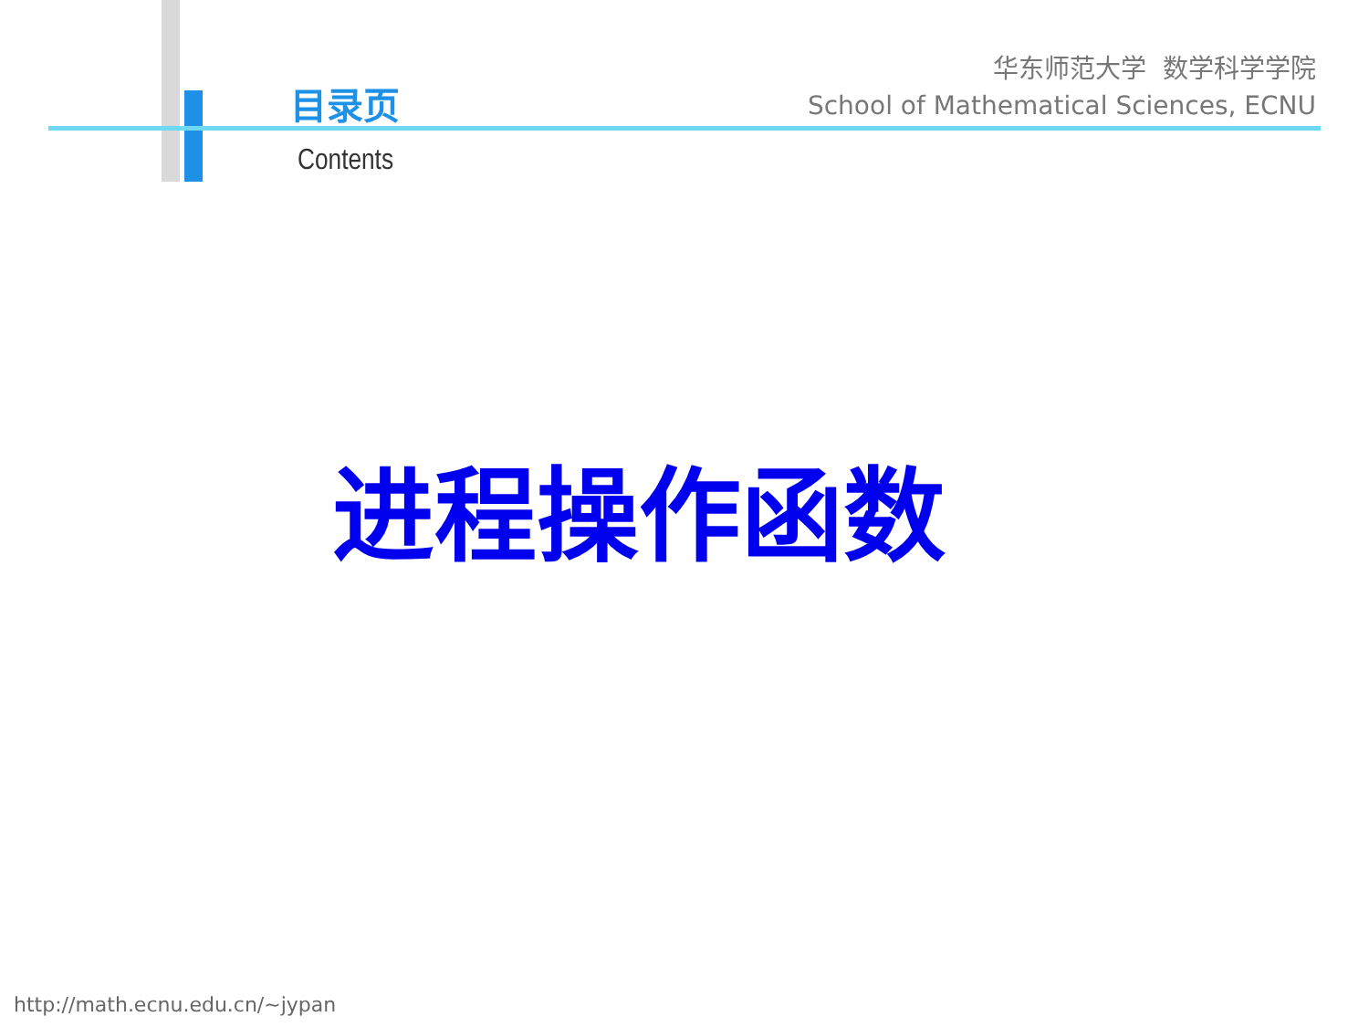目录页
华东师范大学 数学科学学院
School of Mathematical Sciences, ECNU
Contents
进程操作函数
http://math.ecnu.edu.cn/~jypan